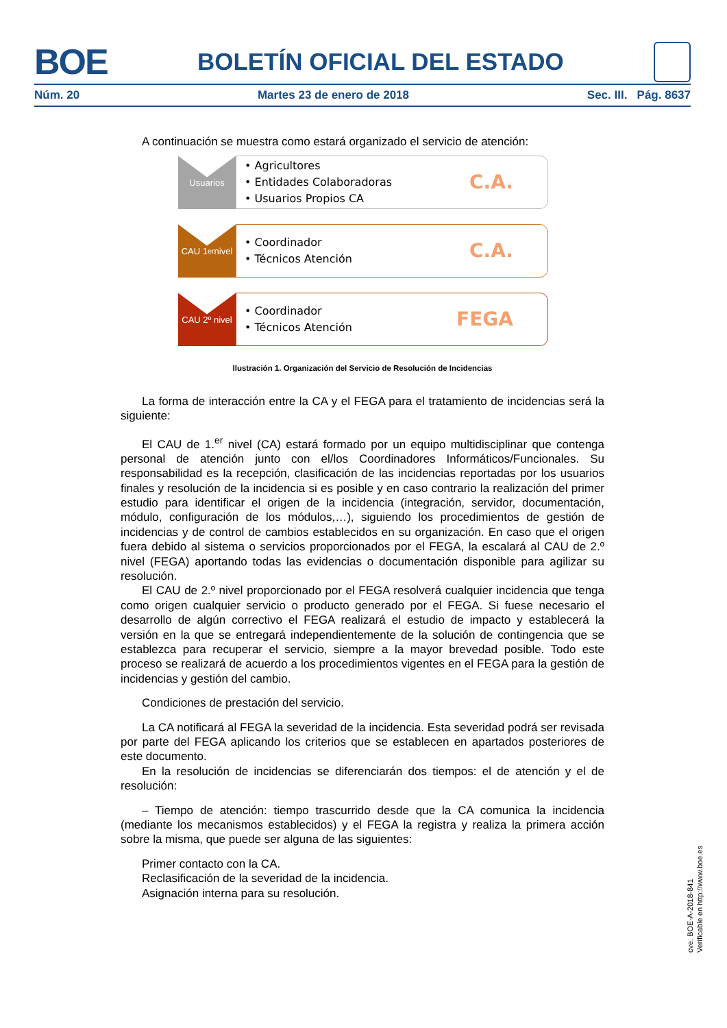BOE BOLETÍN OFICIAL DEL ESTADO
Núm. 20 Martes 23 de enero de 2018 Sec. III. Pág. 8637
A continuación se muestra como estará organizado el servicio de atención:
Usuarios
• Agricultores
• Entidades Colaboradoras
• Usuarios Propios CA
C.A.
CAU 1<sup>er</sup> nivel
• Coordinador
• Técnicos Atención
C.A.
CAU 2º nivel
• Coordinador
• Técnicos Atención
FEGA
Ilustración 1. Organización del Servicio de Resolución de Incidencias
La forma de interacción entre la CA y el FEGA para el tratamiento de incidencias será la siguiente:
El CAU de 1.<sup>er</sup> nivel (CA) estará formado por un equipo multidisciplinar que contenga personal de atención junto con el/los Coordinadores Informáticos/Funcionales. Su responsabilidad es la recepción, clasificación de las incidencias reportadas por los usuarios finales y resolución de la incidencia si es posible y en caso contrario la realización del primer estudio para identificar el origen de la incidencia (integración, servidor, documentación, módulo, configuración de los módulos,…), siguiendo los procedimientos de gestión de incidencias y de control de cambios establecidos en su organización. En caso que el origen fuera debido al sistema o servicios proporcionados por el FEGA, la escalará al CAU de 2.º nivel (FEGA) aportando todas las evidencias o documentación disponible para agilizar su resolución.
El CAU de 2.º nivel proporcionado por el FEGA resolverá cualquier incidencia que tenga como origen cualquier servicio o producto generado por el FEGA. Si fuese necesario el desarrollo de algún correctivo el FEGA realizará el estudio de impacto y establecerá la versión en la que se entregará independientemente de la solución de contingencia que se establezca para recuperar el servicio, siempre a la mayor brevedad posible. Todo este proceso se realizará de acuerdo a los procedimientos vigentes en el FEGA para la gestión de incidencias y gestión del cambio.
Condiciones de prestación del servicio.
La CA notificará al FEGA la severidad de la incidencia. Esta severidad podrá ser revisada por parte del FEGA aplicando los criterios que se establecen en apartados posteriores de este documento.
En la resolución de incidencias se diferenciarán dos tiempos: el de atención y el de resolución:
– Tiempo de atención: tiempo trascurrido desde que la CA comunica la incidencia (mediante los mecanismos establecidos) y el FEGA la registra y realiza la primera acción sobre la misma, que puede ser alguna de las siguientes:
Primer contacto con la CA.
Reclasificación de la severidad de la incidencia.
Asignación interna para su resolución.
cve: BOE-A-2018-841
Verificable en http://www.boe.es